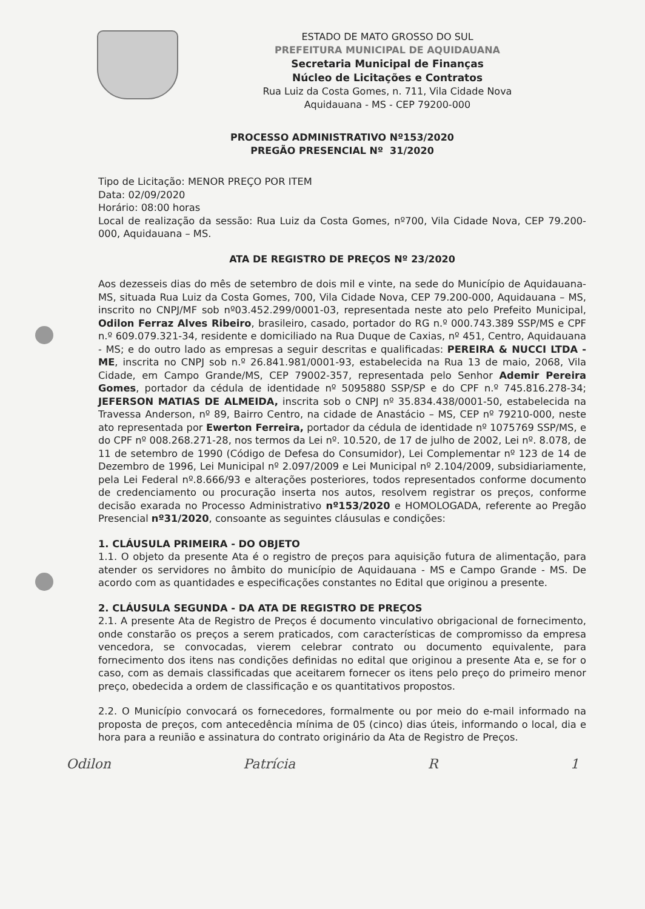ESTADO DE MATO GROSSO DO SUL
PREFEITURA MUNICIPAL DE AQUIDAUANA
Secretaria Municipal de Finanças
Núcleo de Licitações e Contratos
Rua Luiz da Costa Gomes, n. 711, Vila Cidade Nova
Aquidauana - MS - CEP 79200-000
PROCESSO ADMINISTRATIVO Nº153/2020
PREGÃO PRESENCIAL Nº 31/2020
Tipo de Licitação: MENOR PREÇO POR ITEM
Data: 02/09/2020
Horário: 08:00 horas
Local de realização da sessão: Rua Luiz da Costa Gomes, nº700, Vila Cidade Nova, CEP 79.200-000, Aquidauana – MS.
ATA DE REGISTRO DE PREÇOS Nº 23/2020
Aos dezesseis dias do mês de setembro de dois mil e vinte, na sede do Município de Aquidauana-MS, situada Rua Luiz da Costa Gomes, 700, Vila Cidade Nova, CEP 79.200-000, Aquidauana – MS, inscrito no CNPJ/MF sob nº03.452.299/0001-03, representada neste ato pelo Prefeito Municipal, Odilon Ferraz Alves Ribeiro, brasileiro, casado, portador do RG n.º 000.743.389 SSP/MS e CPF n.º 609.079.321-34, residente e domiciliado na Rua Duque de Caxias, nº 451, Centro, Aquidauana - MS; e do outro lado as empresas a seguir descritas e qualificadas: PEREIRA & NUCCI LTDA - ME, inscrita no CNPJ sob n.º 26.841.981/0001-93, estabelecida na Rua 13 de maio, 2068, Vila Cidade, em Campo Grande/MS, CEP 79002-357, representada pelo Senhor Ademir Pereira Gomes, portador da cédula de identidade nº 5095880 SSP/SP e do CPF n.º 745.816.278-34; JEFERSON MATIAS DE ALMEIDA, inscrita sob o CNPJ nº 35.834.438/0001-50, estabelecida na Travessa Anderson, nº 89, Bairro Centro, na cidade de Anastácio – MS, CEP nº 79210-000, neste ato representada por Ewerton Ferreira, portador da cédula de identidade nº 1075769 SSP/MS, e do CPF nº 008.268.271-28, nos termos da Lei nº. 10.520, de 17 de julho de 2002, Lei nº. 8.078, de 11 de setembro de 1990 (Código de Defesa do Consumidor), Lei Complementar nº 123 de 14 de Dezembro de 1996, Lei Municipal nº 2.097/2009 e Lei Municipal nº 2.104/2009, subsidiariamente, pela Lei Federal nº.8.666/93 e alterações posteriores, todos representados conforme documento de credenciamento ou procuração inserta nos autos, resolvem registrar os preços, conforme decisão exarada no Processo Administrativo nº153/2020 e HOMOLOGADA, referente ao Pregão Presencial nº31/2020, consoante as seguintes cláusulas e condições:
1. CLÁUSULA PRIMEIRA - DO OBJETO
1.1. O objeto da presente Ata é o registro de preços para aquisição futura de alimentação, para atender os servidores no âmbito do município de Aquidauana - MS e Campo Grande - MS. De acordo com as quantidades e especificações constantes no Edital que originou a presente.
2. CLÁUSULA SEGUNDA - DA ATA DE REGISTRO DE PREÇOS
2.1. A presente Ata de Registro de Preços é documento vinculativo obrigacional de fornecimento, onde constarão os preços a serem praticados, com características de compromisso da empresa vencedora, se convocadas, vierem celebrar contrato ou documento equivalente, para fornecimento dos itens nas condições definidas no edital que originou a presente Ata e, se for o caso, com as demais classificadas que aceitarem fornecer os itens pelo preço do primeiro menor preço, obedecida a ordem de classificação e os quantitativos propostos.
2.2. O Município convocará os fornecedores, formalmente ou por meio do e-mail informado na proposta de preços, com antecedência mínima de 05 (cinco) dias úteis, informando o local, dia e hora para a reunião e assinatura do contrato originário da Ata de Registro de Preços.
Odilon Patrícia R 1